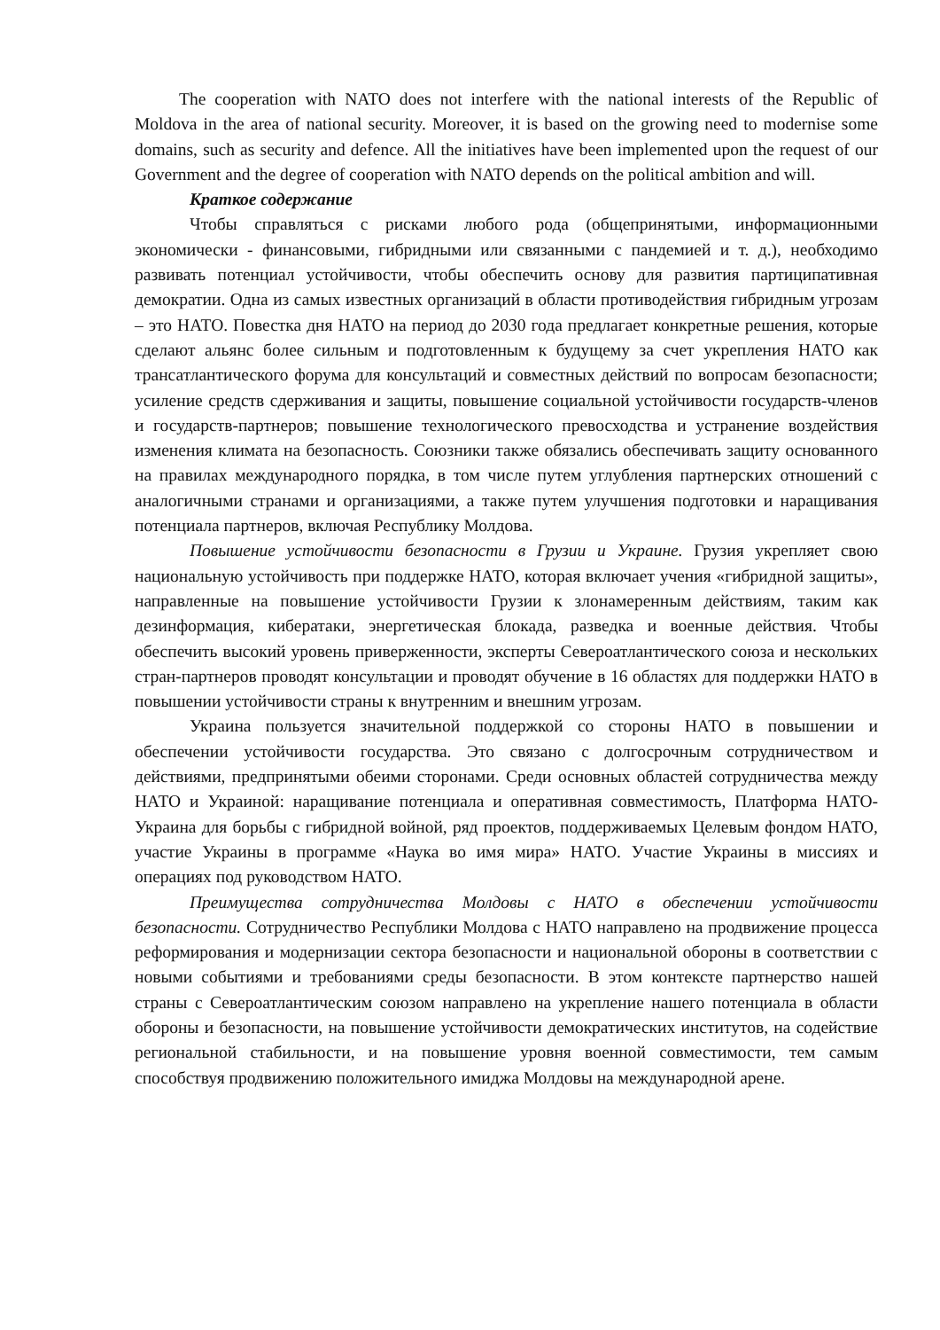The cooperation with NATO does not interfere with the national interests of the Republic of Moldova in the area of national security. Moreover, it is based on the growing need to modernise some domains, such as security and defence. All the initiatives have been implemented upon the request of our Government and the degree of cooperation with NATO depends on the political ambition and will.
Краткое содержание
Чтобы справляться с рисками любого рода (общепринятыми, информационными экономически - финансовыми, гибридными или связанными с пандемией и т. д.), необходимо развивать потенциал устойчивости, чтобы обеспечить основу для развития партиципативная демократии. Одна из самых известных организаций в области противодействия гибридным угрозам – это НАТО. Повестка дня НАТО на период до 2030 года предлагает конкретные решения, которые сделают альянс более сильным и подготовленным к будущему за счет укрепления НАТО как трансатлантического форума для консультаций и совместных действий по вопросам безопасности; усиление средств сдерживания и защиты, повышение социальной устойчивости государств-членов и государств-партнеров; повышение технологического превосходства и устранение воздействия изменения климата на безопасность. Союзники также обязались обеспечивать защиту основанного на правилах международного порядка, в том числе путем углубления партнерских отношений с аналогичными странами и организациями, а также путем улучшения подготовки и наращивания потенциала партнеров, включая Республику Молдова.
Повышение устойчивости безопасности в Грузии и Украине. Грузия укрепляет свою национальную устойчивость при поддержке НАТО, которая включает учения «гибридной защиты», направленные на повышение устойчивости Грузии к злонамеренным действиям, таким как дезинформация, кибератаки, энергетическая блокада, разведка и военные действия. Чтобы обеспечить высокий уровень приверженности, эксперты Североатлантического союза и нескольких стран-партнеров проводят консультации и проводят обучение в 16 областях для поддержки НАТО в повышении устойчивости страны к внутренним и внешним угрозам.
Украина пользуется значительной поддержкой со стороны НАТО в повышении и обеспечении устойчивости государства. Это связано с долгосрочным сотрудничеством и действиями, предпринятыми обеими сторонами. Среди основных областей сотрудничества между НАТО и Украиной: наращивание потенциала и оперативная совместимость, Платформа НАТО-Украина для борьбы с гибридной войной, ряд проектов, поддерживаемых Целевым фондом НАТО, участие Украины в программе «Наука во имя мира» НАТО. Участие Украины в миссиях и операциях под руководством НАТО.
Преимущества сотрудничества Молдовы с НАТО в обеспечении устойчивости безопасности. Сотрудничество Республики Молдова с НАТО направлено на продвижение процесса реформирования и модернизации сектора безопасности и национальной обороны в соответствии с новыми событиями и требованиями среды безопасности. В этом контексте партнерство нашей страны с Североатлантическим союзом направлено на укрепление нашего потенциала в области обороны и безопасности, на повышение устойчивости демократических институтов, на содействие региональной стабильности, и на повышение уровня военной совместимости, тем самым способствуя продвижению положительного имиджа Молдовы на международной арене.